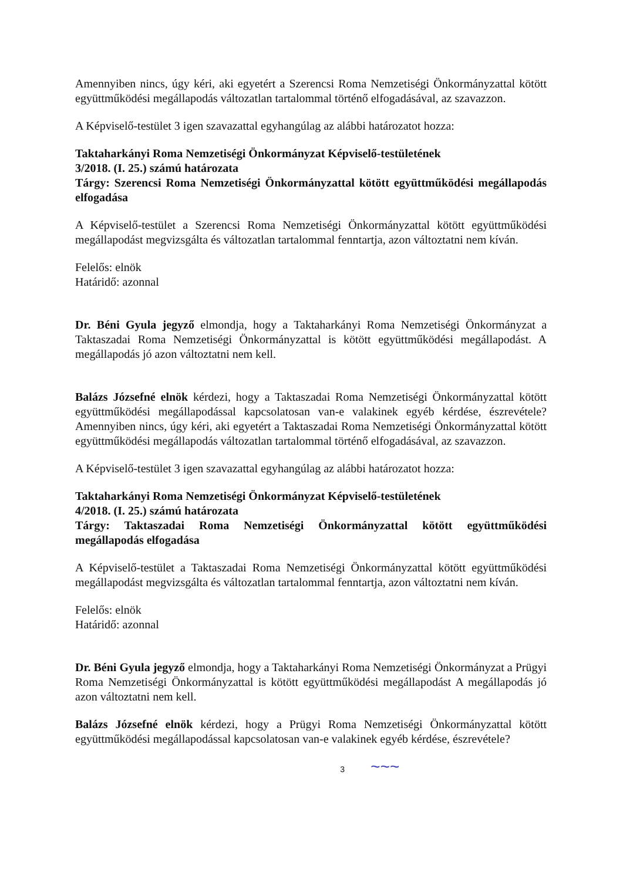Amennyiben nincs, úgy kéri, aki egyetért a Szerencsi Roma Nemzetiségi Önkormányzattal kötött együttműködési megállapodás változatlan tartalommal történő elfogadásával, az szavazzon.
A Képviselő-testület 3 igen szavazattal egyhangúlag az alábbi határozatot hozza:
Taktaharkányi Roma Nemzetiségi Önkormányzat Képviselő-testületének
3/2018. (I. 25.) számú határozata
Tárgy: Szerencsi Roma Nemzetiségi Önkormányzattal kötött együttműködési megállapodás elfogadása
A Képviselő-testület a Szerencsi Roma Nemzetiségi Önkormányzattal kötött együttműködési megállapodást megvizsgálta és változatlan tartalommal fenntartja, azon változtatni nem kíván.
Felelős: elnök
Határidő: azonnal
Dr. Béni Gyula jegyző elmondja, hogy a Taktaharkányi Roma Nemzetiségi Önkormányzat a Taktaszadai Roma Nemzetiségi Önkormányzattal is kötött együttműködési megállapodást. A megállapodás jó azon változtatni nem kell.
Balázs Józsefné elnök kérdezi, hogy a Taktaszadai Roma Nemzetiségi Önkormányzattal kötött együttműködési megállapodással kapcsolatosan van-e valakinek egyéb kérdése, észrevétele? Amennyiben nincs, úgy kéri, aki egyetért a Taktaszadai Roma Nemzetiségi Önkormányzattal kötött együttműködési megállapodás változatlan tartalommal történő elfogadásával, az szavazzon.
A Képviselő-testület 3 igen szavazattal egyhangúlag az alábbi határozatot hozza:
Taktaharkányi Roma Nemzetiségi Önkormányzat Képviselő-testületének
4/2018. (I. 25.) számú határozata
Tárgy: Taktaszadai Roma Nemzetiségi Önkormányzattal kötött együttműködési megállapodás elfogadása
A Képviselő-testület a Taktaszadai Roma Nemzetiségi Önkormányzattal kötött együttműködési megállapodást megvizsgálta és változatlan tartalommal fenntartja, azon változtatni nem kíván.
Felelős: elnök
Határidő: azonnal
Dr. Béni Gyula jegyző elmondja, hogy a Taktaharkányi Roma Nemzetiségi Önkormányzat a Prügyi Roma Nemzetiségi Önkormányzattal is kötött együttműködési megállapodást A megállapodás jó azon változtatni nem kell.
Balázs Józsefné elnök kérdezi, hogy a Prügyi Roma Nemzetiségi Önkormányzattal kötött együttműködési megállapodással kapcsolatosan van-e valakinek egyéb kérdése, észrevétele?
3 ~~~